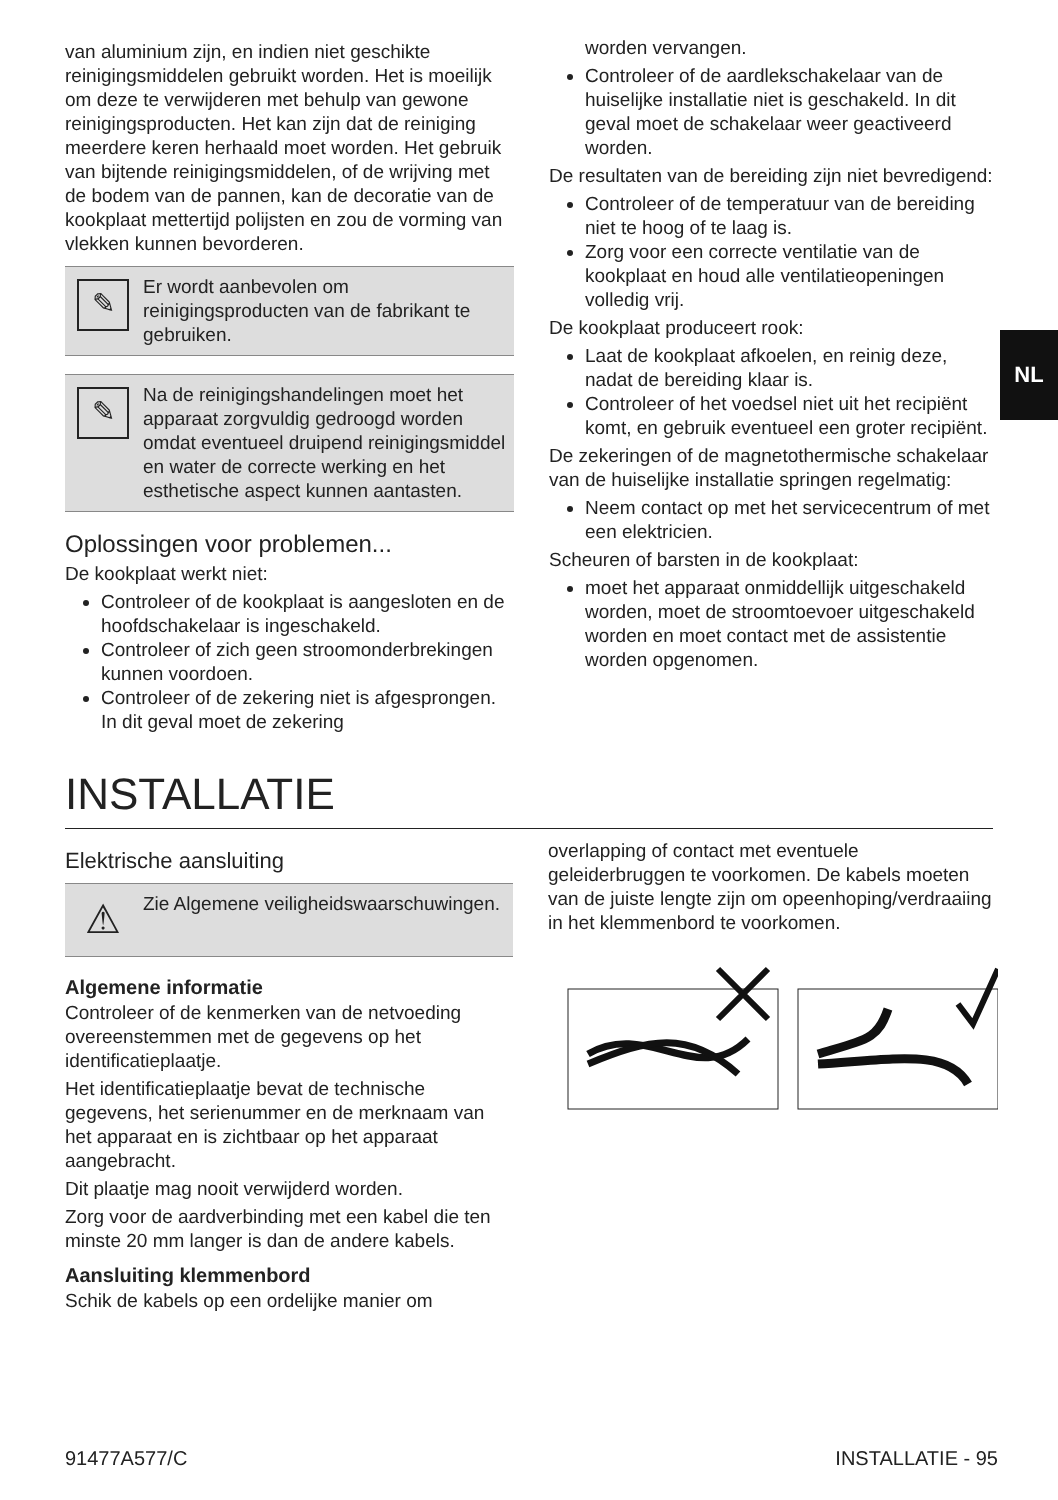NL
van aluminium zijn, en indien niet geschikte reinigingsmiddelen gebruikt worden. Het is moeilijk om deze te verwijderen met behulp van gewone reinigingsproducten. Het kan zijn dat de reiniging meerdere keren herhaald moet worden. Het gebruik van bijtende reinigingsmiddelen, of de wrijving met de bodem van de pannen, kan de decoratie van de kookplaat mettertijd polijsten en zou de vorming van vlekken kunnen bevorderen.
✎
Er wordt aanbevolen om reinigingsproducten van de fabrikant te gebruiken.
✎
Na de reinigingshandelingen moet het apparaat zorgvuldig gedroogd worden omdat eventueel druipend reinigingsmiddel en water de correcte werking en het esthetische aspect kunnen aantasten.
Oplossingen voor problemen...
De kookplaat werkt niet:
Controleer of de kookplaat is aangesloten en de hoofdschakelaar is ingeschakeld.
Controleer of zich geen stroomonderbrekingen kunnen voordoen.
Controleer of de zekering niet is afgesprongen. In dit geval moet de zekering
worden vervangen.
Controleer of de aardlekschakelaar van de huiselijke installatie niet is geschakeld. In dit geval moet de schakelaar weer geactiveerd worden.
De resultaten van de bereiding zijn niet bevredigend:
Controleer of de temperatuur van de bereiding niet te hoog of te laag is.
Zorg voor een correcte ventilatie van de kookplaat en houd alle ventilatieopeningen volledig vrij.
De kookplaat produceert rook:
Laat de kookplaat afkoelen, en reinig deze, nadat de bereiding klaar is.
Controleer of het voedsel niet uit het recipiënt komt, en gebruik eventueel een groter recipiënt.
De zekeringen of de magnetothermische schakelaar van de huiselijke installatie springen regelmatig:
Neem contact op met het servicecentrum of met een elektricien.
Scheuren of barsten in de kookplaat:
moet het apparaat onmiddellijk uitgeschakeld worden, moet de stroomtoevoer uitgeschakeld worden en moet contact met de assistentie worden opgenomen.
INSTALLATIE
Elektrische aansluiting
⚠
Zie Algemene veiligheidswaarschuwingen.
Algemene informatie
Controleer of de kenmerken van de netvoeding overeenstemmen met de gegevens op het identificatieplaatje.
Het identificatieplaatje bevat de technische gegevens, het serienummer en de merknaam van het apparaat en is zichtbaar op het apparaat aangebracht.
Dit plaatje mag nooit verwijderd worden.
Zorg voor de aardverbinding met een kabel die ten minste 20 mm langer is dan de andere kabels.
Aansluiting klemmenbord
Schik de kabels op een ordelijke manier om
overlapping of contact met eventuele geleiderbruggen te voorkomen. De kabels moeten van de juiste lengte zijn om opeenhoping/verdraaiing in het klemmenbord te voorkomen.
91477A577/C INSTALLATIE - 95